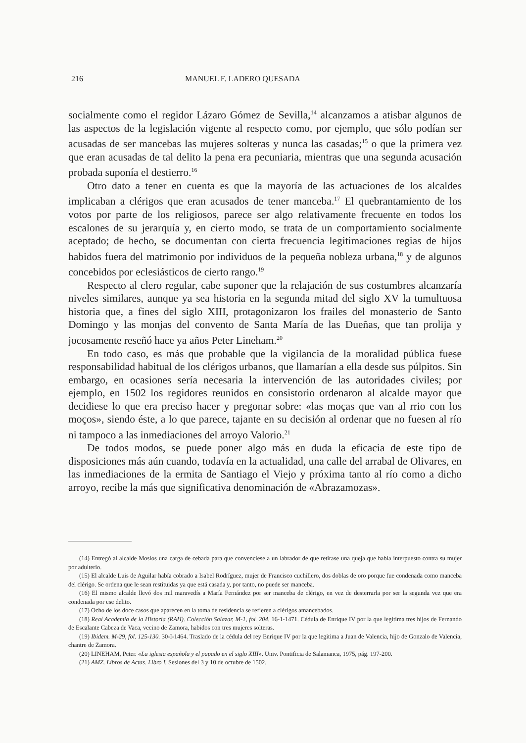216 MANUEL F. LADERO QUESADA
socialmente como el regidor Lázaro Gómez de Sevilla,<sup>14</sup> alcanzamos a atisbar algunos de las aspectos de la legislación vigente al respecto como, por ejemplo, que sólo podían ser acusadas de ser mancebas las mujeres solteras y nunca las casadas;<sup>15</sup> o que la primera vez que eran acusadas de tal delito la pena era pecuniaria, mientras que una segunda acusación probada suponía el destierro.<sup>16</sup>
Otro dato a tener en cuenta es que la mayoría de las actuaciones de los alcaldes implicaban a clérigos que eran acusados de tener manceba.<sup>17</sup> El quebrantamiento de los votos por parte de los religiosos, parece ser algo relativamente frecuente en todos los escalones de su jerarquía y, en cierto modo, se trata de un comportamiento socialmente aceptado; de hecho, se documentan con cierta frecuencia legitimaciones regias de hijos habidos fuera del matrimonio por individuos de la pequeña nobleza urbana,<sup>18</sup> y de algunos concebidos por eclesiásticos de cierto rango.<sup>19</sup>
Respecto al clero regular, cabe suponer que la relajación de sus costumbres alcanzaría niveles similares, aunque ya sea historia en la segunda mitad del siglo XV la tumultuosa historia que, a fines del siglo XIII, protagonizaron los frailes del monasterio de Santo Domingo y las monjas del convento de Santa María de las Dueñas, que tan prolija y jocosamente reseñó hace ya años Peter Lineham.<sup>20</sup>
En todo caso, es más que probable que la vigilancia de la moralidad pública fuese responsabilidad habitual de los clérigos urbanos, que llamarían a ella desde sus púlpitos. Sin embargo, en ocasiones sería necesaria la intervención de las autoridades civiles; por ejemplo, en 1502 los regidores reunidos en consistorio ordenaron al alcalde mayor que decidiese lo que era preciso hacer y pregonar sobre: «las moças que van al rrio con los moços», siendo éste, a lo que parece, tajante en su decisión al ordenar que no fuesen al río ni tampoco a las inmediaciones del arroyo Valorio.<sup>21</sup>
De todos modos, se puede poner algo más en duda la eficacia de este tipo de disposiciones más aún cuando, todavía en la actualidad, una calle del arrabal de Olivares, en las inmediaciones de la ermita de Santiago el Viejo y próxima tanto al río como a dicho arroyo, recibe la más que significativa denominación de «Abrazamozas».
(14) Entregó al alcalde Moslos una carga de cebada para que convenciese a un labrador de que retirase una queja que había interpuesto contra su mujer por adulterio.
(15) El alcalde Luis de Aguilar había cobrado a Isabel Rodríguez, mujer de Francisco cuchillero, dos doblas de oro porque fue condenada como manceba del clérigo. Se ordena que le sean restituidas ya que está casada y, por tanto, no puede ser manceba.
(16) El mismo alcalde llevó dos mil maravedís a María Fernández por ser manceba de clérigo, en vez de desterrarla por ser la segunda vez que era condenada por ese delito.
(17) Ocho de los doce casos que aparecen en la toma de residencia se refieren a clérigos amancebados.
(18) Real Academia de la Historia (RAH). Colección Salazar, M-1, fol. 204. 16-1-1471. Cédula de Enrique IV por la que legitima tres hijos de Fernando de Escalante Cabeza de Vaca, vecino de Zamora, habidos con tres mujeres solteras.
(19) Ibidem. M-29, fol. 125-130. 30-I-1464. Traslado de la cédula del rey Enrique IV por la que legitima a Juan de Valencia, hijo de Gonzalo de Valencia, chantre de Zamora.
(20) LINEHAM, Peter. «La iglesia española y el papado en el siglo XIII». Univ. Pontificia de Salamanca, 1975, pág. 197-200.
(21) AMZ. Libros de Actas. Libro I. Sesiones del 3 y 10 de octubre de 1502.